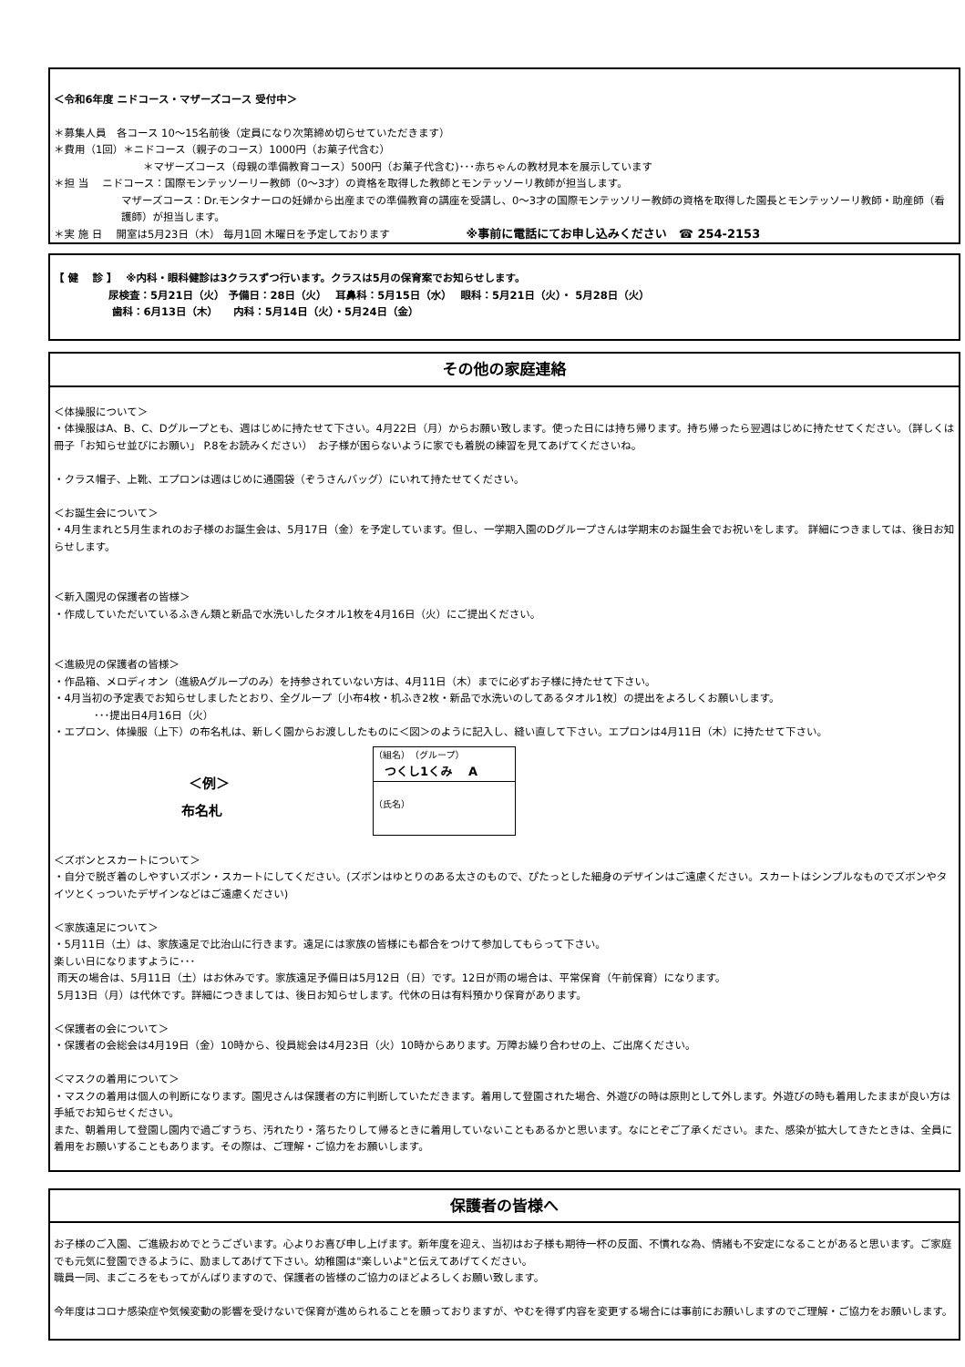＜令和6年度 ニドコース・マザーズコース 受付中＞
＊募集人員　各コース 10～15名前後（定員になり次第締め切らせていただきます）
＊費用（1回）＊ニドコース（親子のコース）1000円（お菓子代含む）
＊マザーズコース（母親の準備教育コース）500円（お菓子代含む)･･･赤ちゃんの教材見本を展示しています
＊担 当　 ニドコース：国際モンテッソーリー教師（0～3才）の資格を取得した教師とモンテッソーリ教師が担当します。
マザーズコース：Dr.モンタナーロの妊婦から出産までの準備教育の講座を受講し、0～3才の国際モンテッソリー教師の資格を取得した園長とモンテッソーリ教師・助産師（看護師）が担当します。
＊実 施 日　 開室は5月23日（木） 毎月1回 木曜日を予定しております ※事前に電話にてお申し込みください　☎ 254-2153
【 健　 診 】　 ※内科・眼科健診は3クラスずつ行います。クラスは5月の保育案でお知らせします。
尿検査：5月21日（火） 予備日：28日（火）　 耳鼻科：5月15日（水）　 眼科：5月21日（火）・ 5月28日（火）
歯科：6月13日（木）　　内科：5月14日（火）・5月24日（金）
その他の家庭連絡
＜体操服について＞
・体操服はA、B、C、Dグループとも、週はじめに持たせて下さい。4月22日（月）からお願い致します。使った日には持ち帰ります。持ち帰ったら翌週はじめに持たせてください。（詳しくは冊子「お知らせ並びにお願い」 P.8をお読みください）　お子様が困らないように家でも着脱の練習を見てあげてくださいね。
・クラス帽子、上靴、エプロンは週はじめに通園袋（ぞうさんバッグ）にいれて持たせてください。
＜お誕生会について＞
・4月生まれと5月生まれのお子様のお誕生会は、5月17日（金）を予定しています。但し、一学期入園のDグループさんは学期末のお誕生会でお祝いをします。 詳細につきましては、後日お知らせします。
＜新入園児の保護者の皆様＞
・作成していただいているふきん類と新品で水洗いしたタオル1枚を4月16日（火）にご提出ください。
＜進級児の保護者の皆様＞
・作品箱、メロディオン（進級Aグループのみ）を持参されていない方は、4月11日（木）までに必ずお子様に持たせて下さい。
・4月当初の予定表でお知らせしましたとおり、全グループ〔小布4枚・机ふき2枚・新品で水洗いのしてあるタオル1枚〕の提出をよろしくお願いします。
･･･提出日4月16日（火）
・エプロン、体操服（上下）の布名札は、新しく園からお渡ししたものに＜図＞のように記入し、縫い直して下さい。エプロンは4月11日（木）に持たせて下さい。
＜例＞
布名札
（組名）　（グループ）
つくし1くみ　 A
（氏名）
＜ズボンとスカートについて＞
・自分で脱ぎ着のしやすいズボン・スカートにしてください。(ズボンはゆとりのある太さのもので、ぴたっとした細身のデザインはご遠慮ください。スカートはシンプルなものでズボンやタイツとくっついたデザインなどはご遠慮ください)
＜家族遠足について＞
・5月11日（土）は、家族遠足で比治山に行きます。遠足には家族の皆様にも都合をつけて参加してもらって下さい。
楽しい日になりますように･･･
雨天の場合は、5月11日（土）はお休みです。家族遠足予備日は5月12日（日）です。12日が雨の場合は、平常保育（午前保育）になります。
5月13日（月）は代休です。詳細につきましては、後日お知らせします。代休の日は有料預かり保育があります。
＜保護者の会について＞
・保護者の会総会は4月19日（金）10時から、役員総会は4月23日（火）10時からあります。万障お繰り合わせの上、ご出席ください。
＜マスクの着用について＞
・マスクの着用は個人の判断になります。園児さんは保護者の方に判断していただきます。着用して登園された場合、外遊びの時は原則として外します。外遊びの時も着用したままが良い方は手紙でお知らせください。
また、朝着用して登園し園内で過ごすうち、汚れたり・落ちたりして帰るときに着用していないこともあるかと思います。なにとぞご了承ください。また、感染が拡大してきたときは、全員に着用をお願いすることもあります。その際は、ご理解・ご協力をお願いします。
保護者の皆様へ
お子様のご入園、ご進級おめでとうございます。心よりお喜び申し上げます。新年度を迎え、当初はお子様も期待一杯の反面、不慣れな為、情緒も不安定になることがあると思います。ご家庭でも元気に登園できるように、励ましてあげて下さい。幼稚園は"楽しいよ"と伝えてあげてください。
職員一同、まごころをもってがんばりますので、保護者の皆様のご協力のほどよろしくお願い致します。
今年度はコロナ感染症や気候変動の影響を受けないで保育が進められることを願っておりますが、やむを得ず内容を変更する場合には事前にお願いしますのでご理解・ご協力をお願いします。